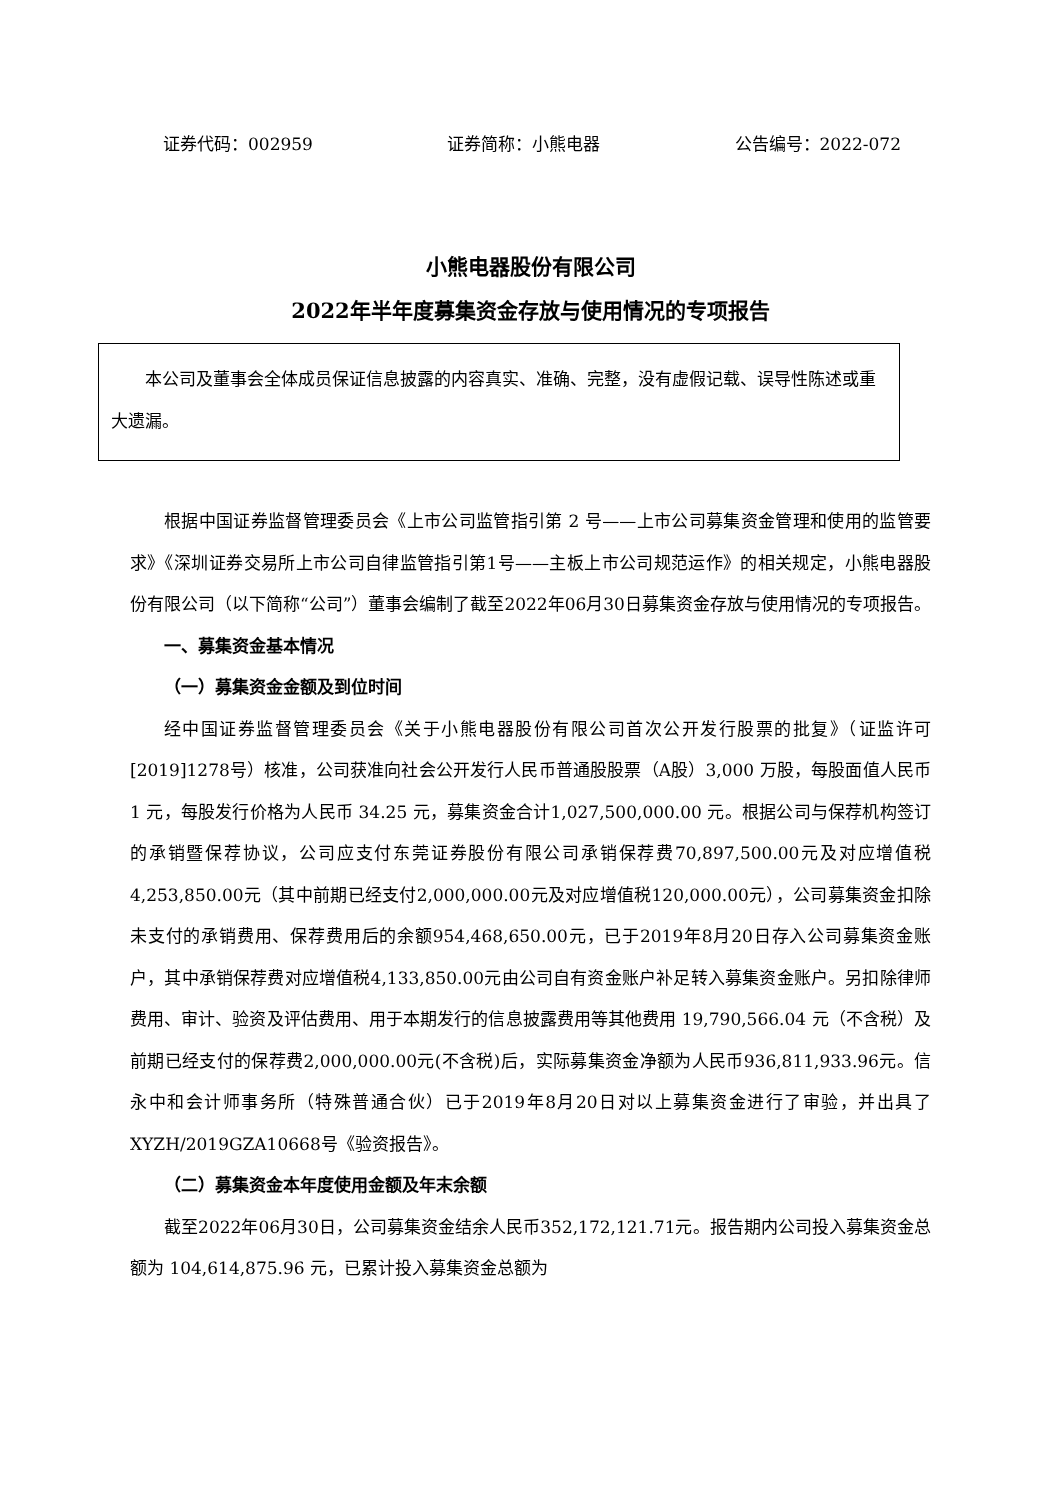证券代码：002959 证券简称：小熊电器 公告编号：2022-072
小熊电器股份有限公司
2022年半年度募集资金存放与使用情况的专项报告
本公司及董事会全体成员保证信息披露的内容真实、准确、完整，没有虚假记载、误导性陈述或重大遗漏。
根据中国证券监督管理委员会《上市公司监管指引第 2 号——上市公司募集资金管理和使用的监管要求》《深圳证券交易所上市公司自律监管指引第1号——主板上市公司规范运作》的相关规定，小熊电器股份有限公司（以下简称“公司”）董事会编制了截至2022年06月30日募集资金存放与使用情况的专项报告。
一、募集资金基本情况
（一）募集资金金额及到位时间
经中国证券监督管理委员会《关于小熊电器股份有限公司首次公开发行股票的批复》（证监许可[2019]1278号）核准，公司获准向社会公开发行人民币普通股股票（A股）3,000 万股，每股面值人民币 1 元，每股发行价格为人民币 34.25 元，募集资金合计1,027,500,000.00 元。根据公司与保荐机构签订的承销暨保荐协议，公司应支付东莞证券股份有限公司承销保荐费70,897,500.00元及对应增值税4,253,850.00元（其中前期已经支付2,000,000.00元及对应增值税120,000.00元），公司募集资金扣除未支付的承销费用、保荐费用后的余额954,468,650.00元，已于2019年8月20日存入公司募集资金账户，其中承销保荐费对应增值税4,133,850.00元由公司自有资金账户补足转入募集资金账户。另扣除律师费用、审计、验资及评估费用、用于本期发行的信息披露费用等其他费用 19,790,566.04 元（不含税）及前期已经支付的保荐费2,000,000.00元(不含税)后，实际募集资金净额为人民币936,811,933.96元。信永中和会计师事务所（特殊普通合伙）已于2019年8月20日对以上募集资金进行了审验，并出具了XYZH/2019GZA10668号《验资报告》。
（二）募集资金本年度使用金额及年末余额
截至2022年06月30日，公司募集资金结余人民币352,172,121.71元。报告期内公司投入募集资金总额为 104,614,875.96 元，已累计投入募集资金总额为